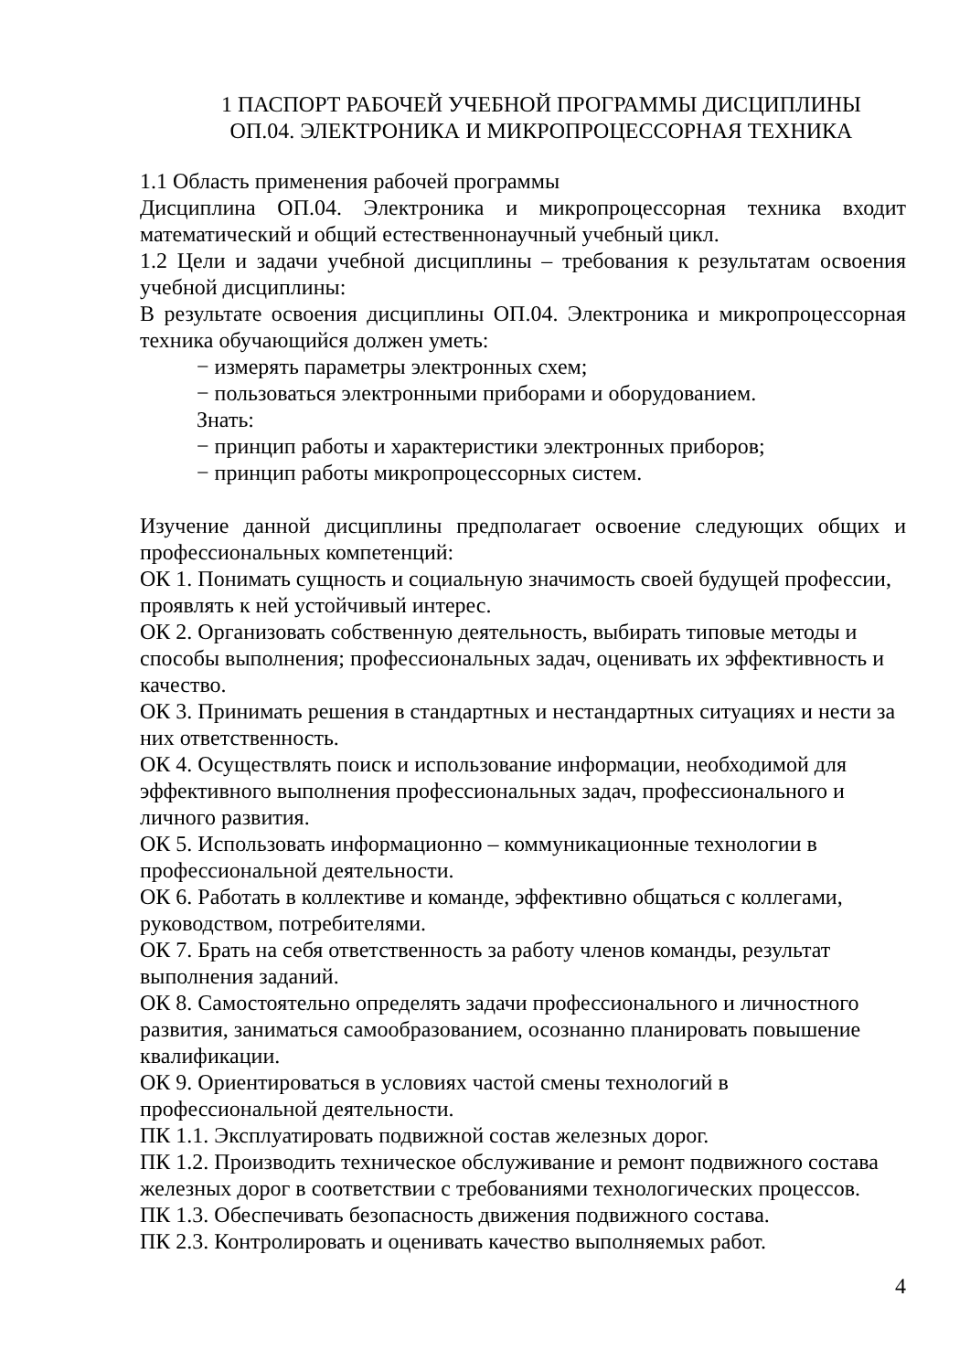1 ПАСПОРТ РАБОЧЕЙ УЧЕБНОЙ ПРОГРАММЫ ДИСЦИПЛИНЫ
ОП.04. ЭЛЕКТРОНИКА И МИКРОПРОЦЕССОРНАЯ ТЕХНИКА
1.1 Область применения рабочей программы
Дисциплина ОП.04. Электроника и микропроцессорная техника входит математический и общий естественнонаучный учебный цикл.
1.2 Цели и задачи учебной дисциплины – требования к результатам освоения учебной дисциплины:
В результате освоения дисциплины ОП.04. Электроника и микропроцессорная техника обучающийся должен уметь:
− измерять параметры электронных схем;
− пользоваться электронными приборами и оборудованием.
Знать:
− принцип работы и характеристики электронных приборов;
− принцип работы микропроцессорных систем.
Изучение данной дисциплины предполагает освоение следующих общих и профессиональных компетенций:
ОК 1. Понимать сущность и социальную значимость своей будущей профессии, проявлять к ней устойчивый интерес.
ОК 2. Организовать собственную деятельность, выбирать типовые методы и способы выполнения; профессиональных задач, оценивать их эффективность и качество.
ОК 3. Принимать решения в стандартных и нестандартных ситуациях и нести за них ответственность.
ОК 4. Осуществлять поиск и использование информации, необходимой для эффективного выполнения профессиональных задач, профессионального и личного развития.
ОК 5. Использовать информационно – коммуникационные технологии в профессиональной деятельности.
ОК 6. Работать в коллективе и команде, эффективно общаться с коллегами, руководством, потребителями.
ОК 7. Брать на себя ответственность за работу членов команды, результат выполнения заданий.
ОК 8. Самостоятельно определять задачи профессионального и личностного развития, заниматься самообразованием, осознанно планировать повышение квалификации.
ОК 9. Ориентироваться в условиях частой смены технологий в профессиональной деятельности.
ПК 1.1. Эксплуатировать подвижной состав железных дорог.
ПК 1.2. Производить техническое обслуживание и ремонт подвижного состава железных дорог в соответствии с требованиями технологических процессов.
ПК 1.3. Обеспечивать безопасность движения подвижного состава.
ПК 2.3. Контролировать и оценивать качество выполняемых работ.
4